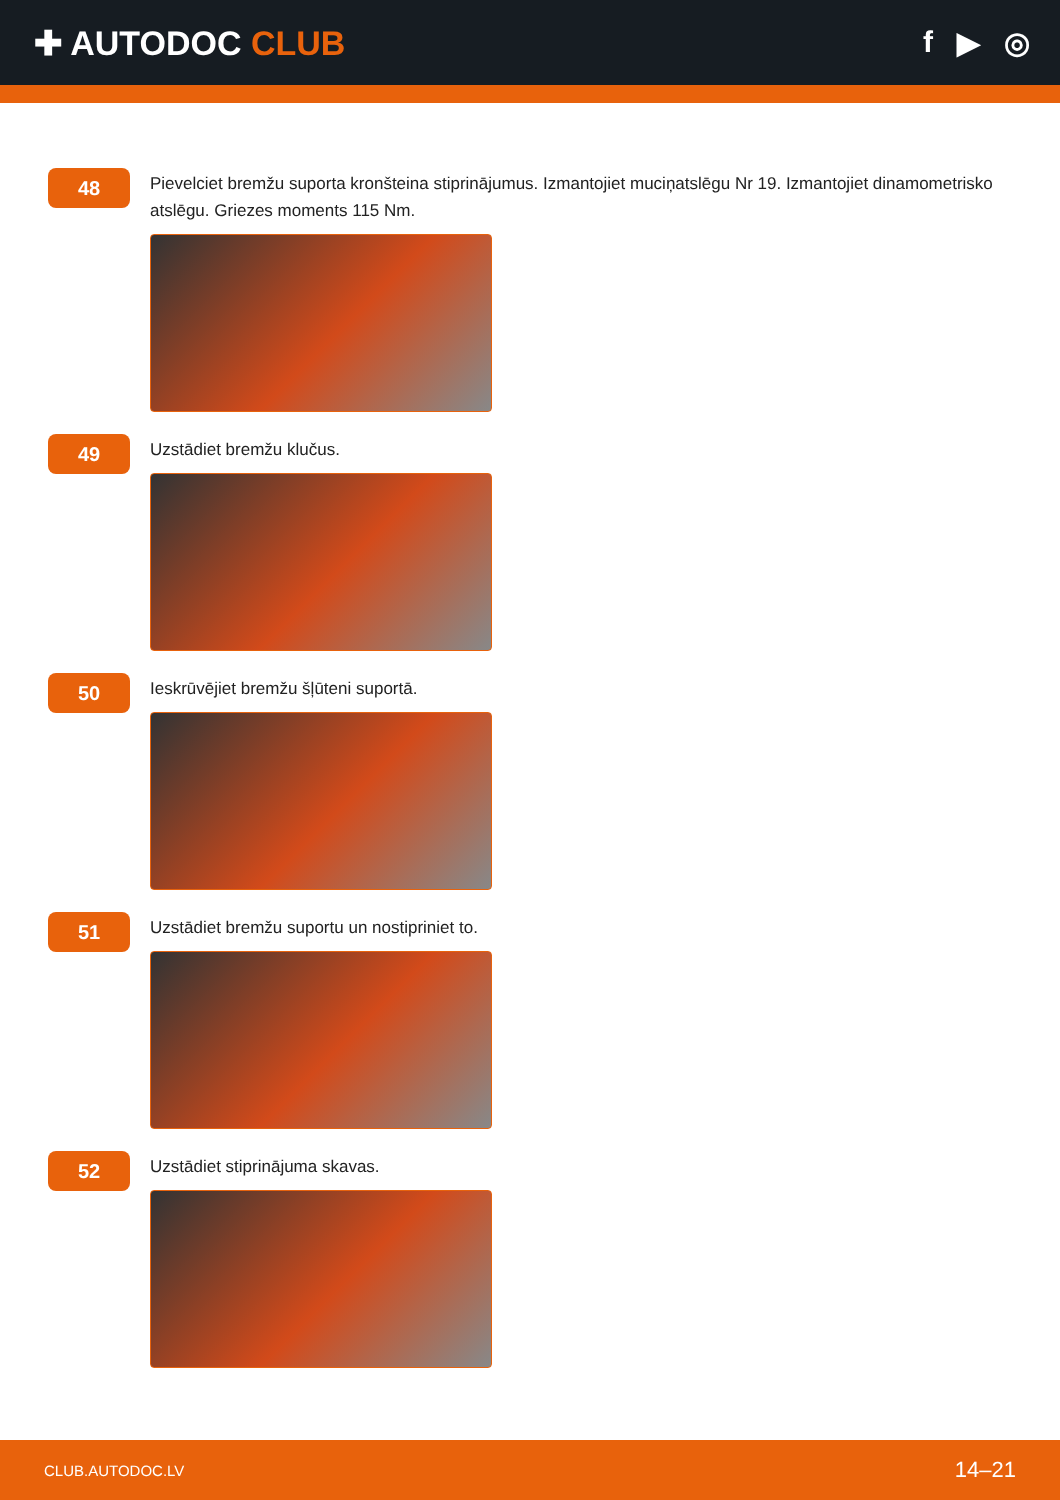✚ AUTODOC CLUB f ▶ ◎
48
Pievelciet bremžu suporta kronšteina stiprinājumus. Izmantojiet muciņatslēgu Nr 19. Izmantojiet dinamometrisko atslēgu. Griezes moments 115 Nm.
49
Uzstādiet bremžu klučus.
50
Ieskrūvējiet bremžu šļūteni suportā.
51
Uzstādiet bremžu suportu un nostipriniet to.
52
Uzstādiet stiprinājuma skavas.
CLUB.AUTODOC.LV 14–21